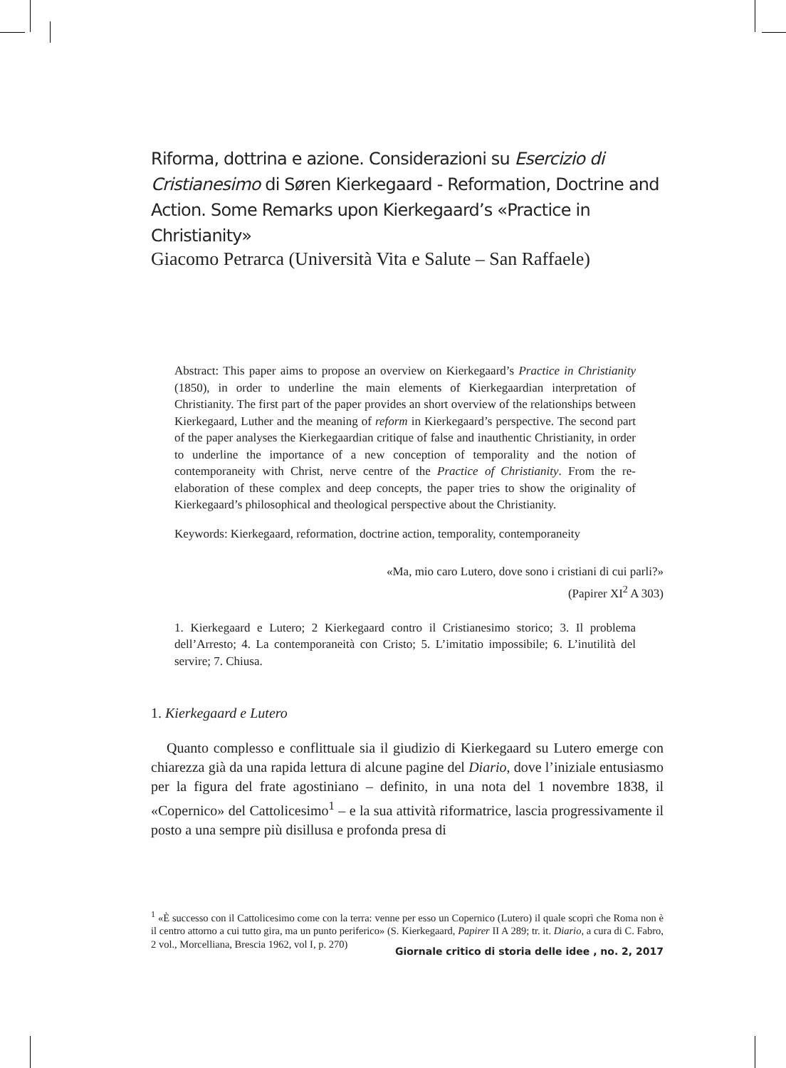Riforma, dottrina e azione. Considerazioni su Esercizio di Cristianesimo di Søren Kierkegaard - Reformation, Doctrine and Action. Some Remarks upon Kierkegaard’s «Practice in Christianity»
Giacomo Petrarca (Università Vita e Salute – San Raffaele)
Abstract: This paper aims to propose an overview on Kierkegaard’s Practice in Christianity (1850), in order to underline the main elements of Kierkegaardian interpretation of Christianity. The first part of the paper provides an short overview of the relationships between Kierkegaard, Luther and the meaning of reform in Kierkegaard’s perspective. The second part of the paper analyses the Kierkegaardian critique of false and inauthentic Christianity, in order to underline the importance of a new conception of temporality and the notion of contemporaneity with Christ, nerve centre of the Practice of Christianity. From the re-elaboration of these complex and deep concepts, the paper tries to show the originality of Kierkegaard’s philosophical and theological perspective about the Christianity.
Keywords: Kierkegaard, reformation, doctrine action, temporality, contemporaneity
«Ma, mio caro Lutero, dove sono i cristiani di cui parli?»
(Papirer XI<sup>2</sup> A 303)
1. Kierkegaard e Lutero; 2 Kierkegaard contro il Cristianesimo storico; 3. Il problema dell’Arresto; 4. La contemporaneità con Cristo; 5. L’imitatio impossibile; 6. L’inutilità del servire; 7. Chiusa.
1. Kierkegaard e Lutero
Quanto complesso e conflittuale sia il giudizio di Kierkegaard su Lutero emerge con chiarezza già da una rapida lettura di alcune pagine del Diario, dove l’iniziale entusiasmo per la figura del frate agostiniano – definito, in una nota del 1 novembre 1838, il «Copernico» del Cattolicesimo<sup>1</sup> – e la sua attività riformatrice, lascia progressivamente il posto a una sempre più disillusa e profonda presa di
<sup>1</sup> «È successo con il Cattolicesimo come con la terra: venne per esso un Copernico (Lutero) il quale scoprì che Roma non è il centro attorno a cui tutto gira, ma un punto periferico» (S. Kierkegaard, Papirer II A 289; tr. it. Diario, a cura di C. Fabro, 2 vol., Morcelliana, Brescia 1962, vol I, p. 270)
Giornale critico di storia delle idee , no. 2, 2017